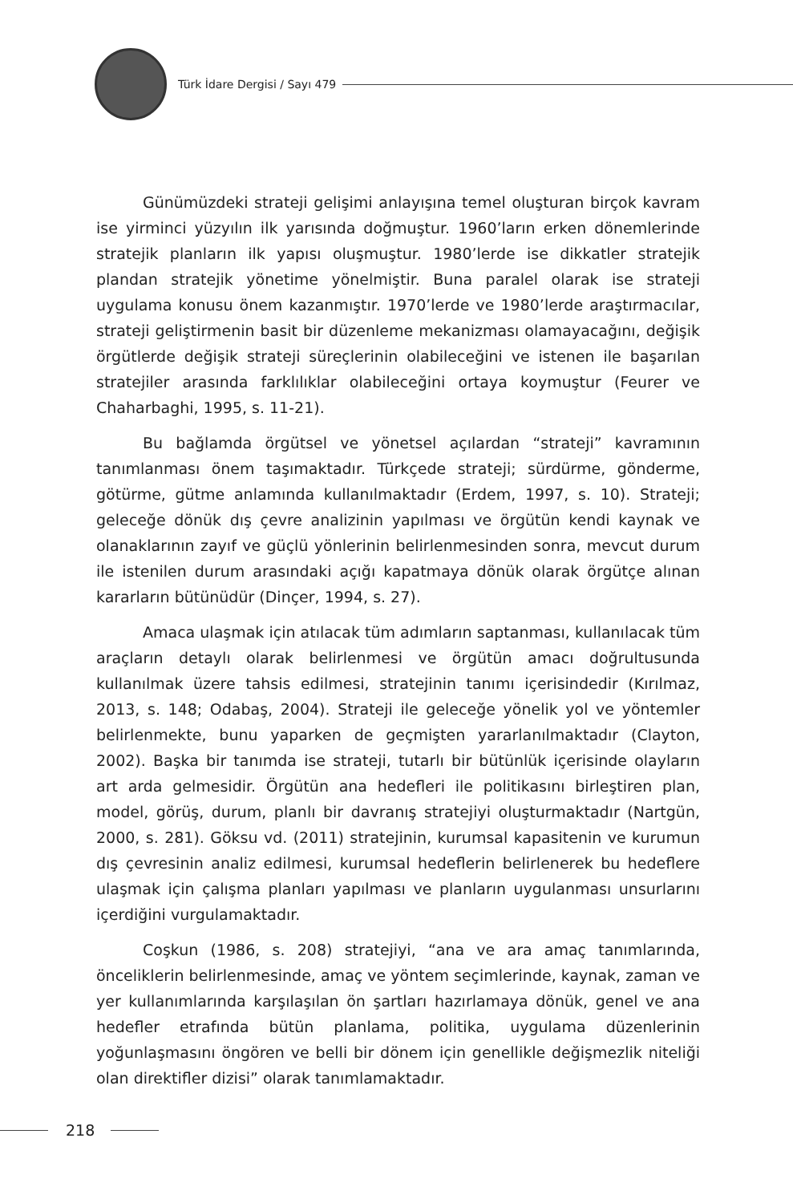Türk İdare Dergisi / Sayı 479
Günümüzdeki strateji gelişimi anlayışına temel oluşturan birçok kavram ise yirminci yüzyılın ilk yarısında doğmuştur. 1960’ların erken dönemlerinde stratejik planların ilk yapısı oluşmuştur. 1980’lerde ise dikkatler stratejik plandan stratejik yönetime yönelmiştir. Buna paralel olarak ise strateji uygulama konusu önem kazanmıştır. 1970’lerde ve 1980’lerde araştırmacılar, strateji geliştirmenin basit bir düzenleme mekanizması olamayacağını, değişik örgütlerde değişik strateji süreçlerinin olabileceğini ve istenen ile başarılan stratejiler arasında farklılıklar olabileceğini ortaya koymuştur (Feurer ve Chaharbaghi, 1995, s. 11-21).
Bu bağlamda örgütsel ve yönetsel açılardan “strateji” kavramının tanımlanması önem taşımaktadır. Türkçede strateji; sürdürme, gönderme, götürme, gütme anlamında kullanılmaktadır (Erdem, 1997, s. 10). Strateji; geleceğe dönük dış çevre analizinin yapılması ve örgütün kendi kaynak ve olanaklarının zayıf ve güçlü yönlerinin belirlenmesinden sonra, mevcut durum ile istenilen durum arasındaki açığı kapatmaya dönük olarak örgütçe alınan kararların bütünüdür (Dinçer, 1994, s. 27).
Amaca ulaşmak için atılacak tüm adımların saptanması, kullanılacak tüm araçların detaylı olarak belirlenmesi ve örgütün amacı doğrultusunda kullanılmak üzere tahsis edilmesi, stratejinin tanımı içerisindedir (Kırılmaz, 2013, s. 148; Odabaş, 2004). Strateji ile geleceğe yönelik yol ve yöntemler belirlenmekte, bunu yaparken de geçmişten yararlanılmaktadır (Clayton, 2002). Başka bir tanımda ise strateji, tutarlı bir bütünlük içerisinde olayların art arda gelmesidir. Örgütün ana hedefleri ile politikasını birleştiren plan, model, görüş, durum, planlı bir davranış stratejiyi oluşturmaktadır (Nartgün, 2000, s. 281). Göksu vd. (2011) stratejinin, kurumsal kapasitenin ve kurumun dış çevresinin analiz edilmesi, kurumsal hedeflerin belirlenerek bu hedeflere ulaşmak için çalışma planları yapılması ve planların uygulanması unsurlarını içerdiğini vurgulamaktadır.
Coşkun (1986, s. 208) stratejiyi, “ana ve ara amaç tanımlarında, önceliklerin belirlenmesinde, amaç ve yöntem seçimlerinde, kaynak, zaman ve yer kullanımlarında karşılaşılan ön şartları hazırlamaya dönük, genel ve ana hedefler etrafında bütün planlama, politika, uygulama düzenlerinin yoğunlaşmasını öngören ve belli bir dönem için genellikle değişmezlik niteliği olan direktifler dizisi” olarak tanımlamaktadır.
218